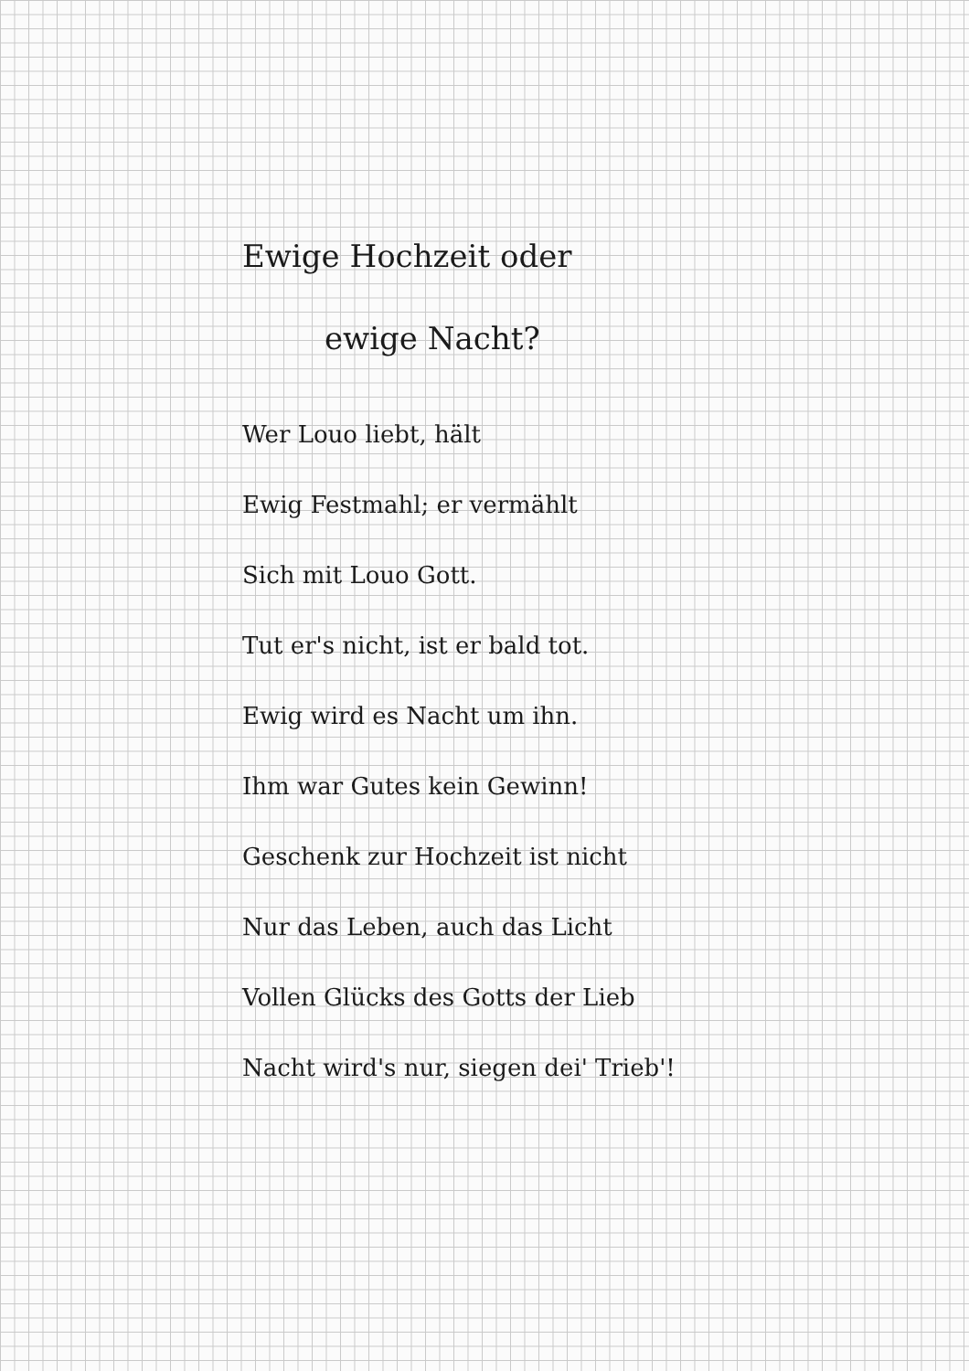Ewige Hochzeit oder
ewige Nacht?
Wer Louo liebt, hält
Ewig Festmahl; er vermählt
Sich mit Louo Gott.
Tut er's nicht, ist er bald tot.
Ewig wird es Nacht um ihn.
Ihm war Gutes kein Gewinn!
Geschenk zur Hochzeit ist nicht
Nur das Leben, auch das Licht
Vollen Glücks des Gotts der Lieb
Nacht wird's nur, siegen dei' Trieb'!